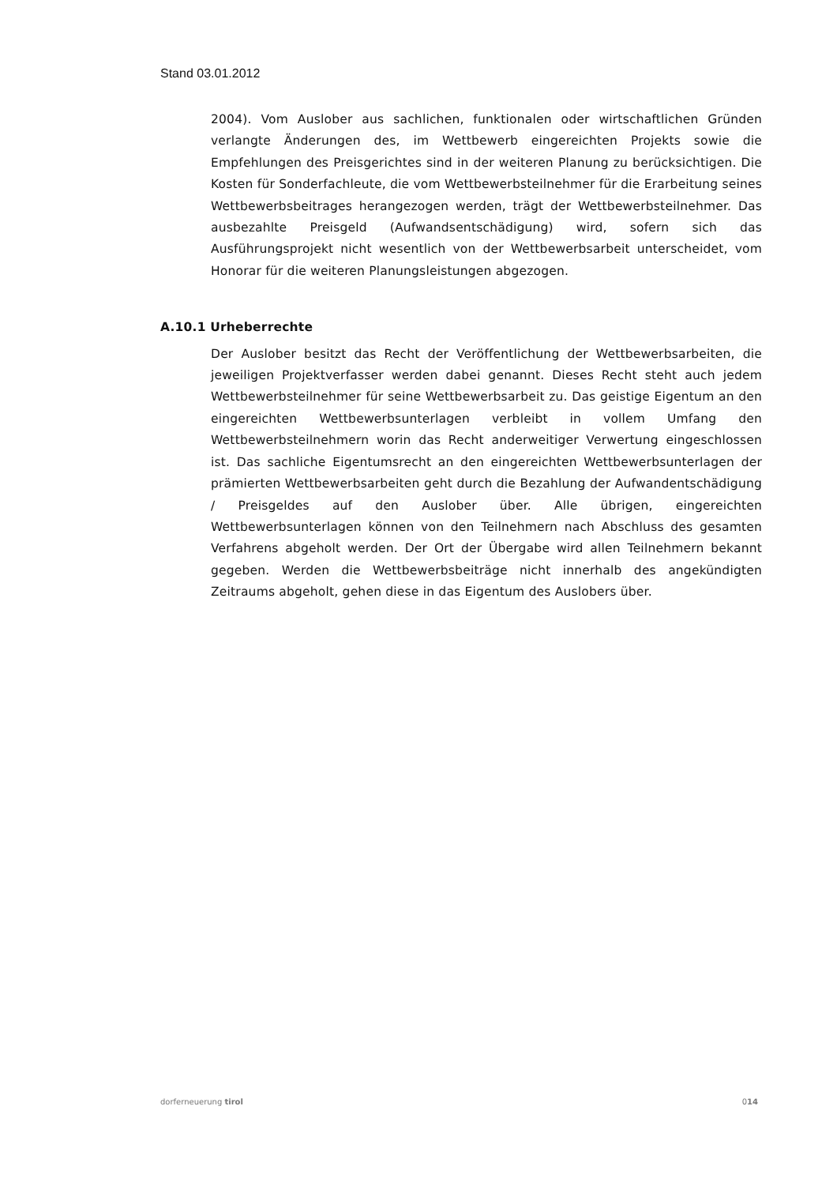Stand 03.01.2012
2004). Vom Auslober aus sachlichen, funktionalen oder wirtschaftlichen Gründen verlangte Änderungen des, im Wettbewerb eingereichten Projekts sowie die Empfehlungen des Preisgerichtes sind in der weiteren Planung zu berücksichtigen. Die Kosten für Sonderfachleute, die vom Wettbewerbsteilnehmer für die Erarbeitung seines Wettbewerbsbeitrages herangezogen werden, trägt der Wettbewerbsteilnehmer. Das ausbezahlte Preisgeld (Aufwandsentschädigung) wird, sofern sich das Ausführungsprojekt nicht wesentlich von der Wettbewerbsarbeit unterscheidet, vom Honorar für die weiteren Planungsleistungen abgezogen.
A.10.1 Urheberrechte
Der Auslober besitzt das Recht der Veröffentlichung der Wettbewerbsarbeiten, die jeweiligen Projektverfasser werden dabei genannt. Dieses Recht steht auch jedem Wettbewerbsteilnehmer für seine Wettbewerbsarbeit zu. Das geistige Eigentum an den eingereichten Wettbewerbsunterlagen verbleibt in vollem Umfang den Wettbewerbsteilnehmern worin das Recht anderweitiger Verwertung eingeschlossen ist. Das sachliche Eigentumsrecht an den eingereichten Wettbewerbsunterlagen der prämierten Wettbewerbsarbeiten geht durch die Bezahlung der Aufwandentschädigung / Preisgeldes auf den Auslober über. Alle übrigen, eingereichten Wettbewerbsunterlagen können von den Teilnehmern nach Abschluss des gesamten Verfahrens abgeholt werden. Der Ort der Übergabe wird allen Teilnehmern bekannt gegeben. Werden die Wettbewerbsbeiträge nicht innerhalb des angekündigten Zeitraums abgeholt, gehen diese in das Eigentum des Auslobers über.
dorferneuerung tirol 014